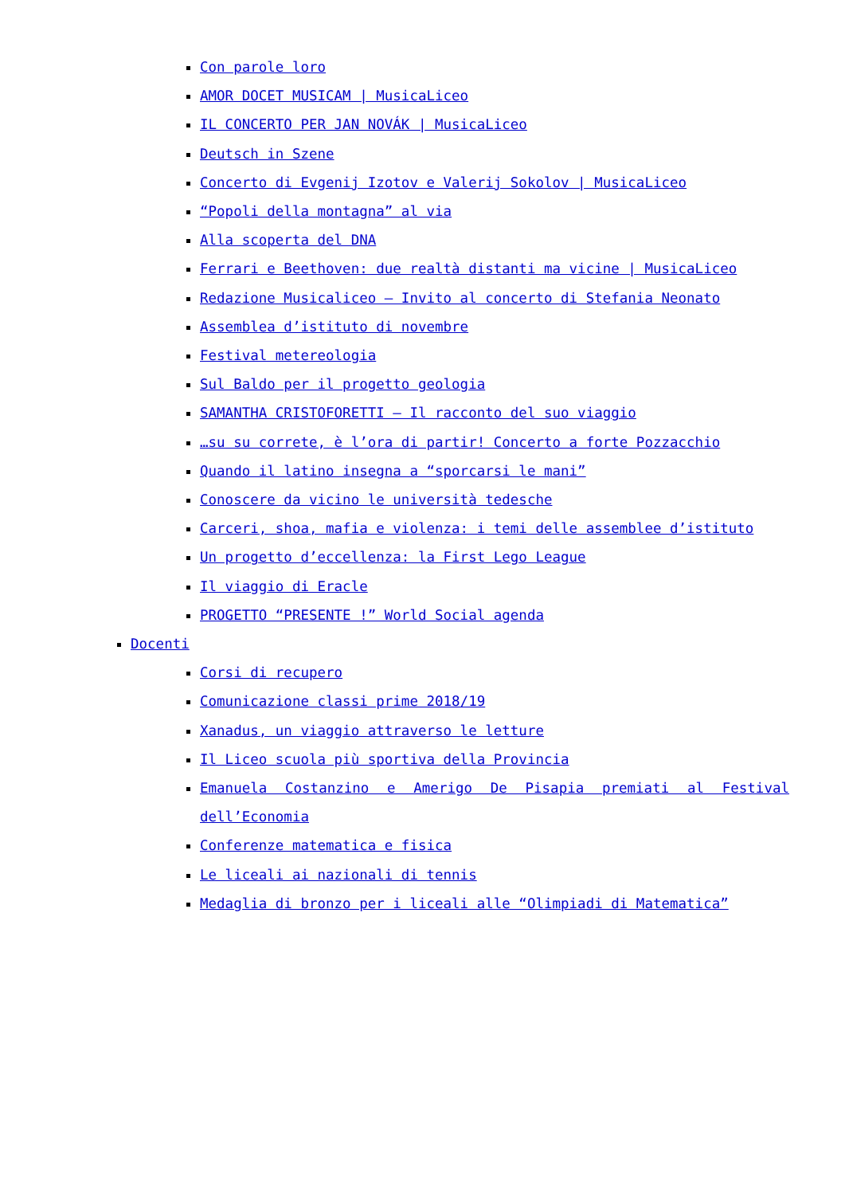Con parole loro
AMOR DOCET MUSICAM | MusicaLiceo
IL CONCERTO PER JAN NOVÁK | MusicaLiceo
Deutsch in Szene
Concerto di Evgenij Izotov e Valerij Sokolov | MusicaLiceo
“Popoli della montagna” al via
Alla scoperta del DNA
Ferrari e Beethoven: due realtà distanti ma vicine | MusicaLiceo
Redazione Musicaliceo – Invito al concerto di Stefania Neonato
Assemblea d’istituto di novembre
Festival metereologia
Sul Baldo per il progetto geologia
SAMANTHA CRISTOFORETTI – Il racconto del suo viaggio
…su su correte, è l’ora di partir! Concerto a forte Pozzacchio
Quando il latino insegna a “sporcarsi le mani”
Conoscere da vicino le università tedesche
Carceri, shoa, mafia e violenza: i temi delle assemblee d’istituto
Un progetto d’eccellenza: la First Lego League
Il viaggio di Eracle
PROGETTO “PRESENTE !” World Social agenda
Docenti
Corsi di recupero
Comunicazione classi prime 2018/19
Xanadus, un viaggio attraverso le letture
Il Liceo scuola più sportiva della Provincia
Emanuela Costanzino e Amerigo De Pisapia premiati al Festival dell’Economia
Conferenze matematica e fisica
Le liceali ai nazionali di tennis
Medaglia di bronzo per i liceali alle “Olimpiadi di Matematica”